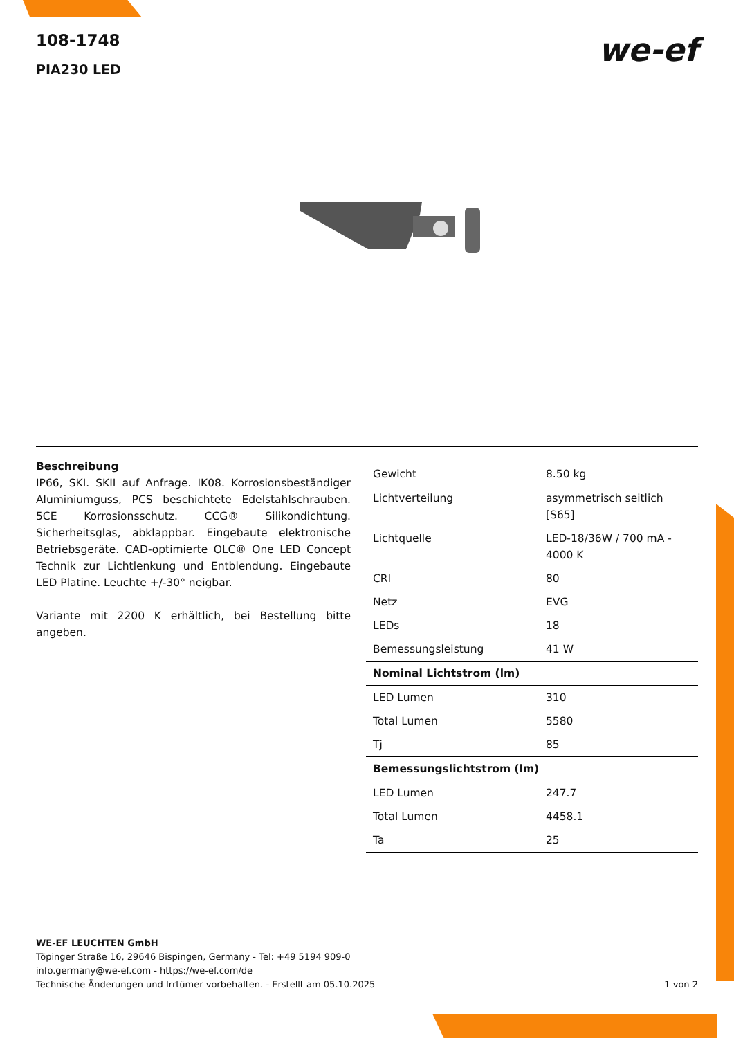108-1748
PIA230 LED
we-ef
Beschreibung
IP66, SKI. SKII auf Anfrage. IK08. Korrosionsbeständiger Aluminiumguss, PCS beschichtete Edelstahlschrauben. 5CE Korrosionsschutz. CCG® Silikondichtung. Sicherheitsglas, abklappbar. Eingebaute elektronische Betriebsgeräte. CAD-optimierte OLC® One LED Concept Technik zur Lichtlenkung und Entblendung. Eingebaute LED Platine. Leuchte +/-30° neigbar.
Variante mit 2200 K erhältlich, bei Bestellung bitte angeben.
| Gewicht | 8.50 kg |
| Lichtverteilung | asymmetrisch seitlich [S65] |
| Lichtquelle | LED-18/36W / 700 mA - 4000 K |
| CRI | 80 |
| Netz | EVG |
| LEDs | 18 |
| Bemessungsleistung | 41 W |
| Nominal Lichtstrom (lm) | |
| LED Lumen | 310 |
| Total Lumen | 5580 |
| Tj | 85 |
| Bemessungslichtstrom (lm) | |
| LED Lumen | 247.7 |
| Total Lumen | 4458.1 |
| Ta | 25 |
WE-EF LEUCHTEN GmbH
Töpinger Straße 16, 29646 Bispingen, Germany - Tel: +49 5194 909-0
info.germany@we-ef.com - https://we-ef.com/de
Technische Änderungen und Irrtümer vorbehalten. - Erstellt am 05.10.2025
1 von 2